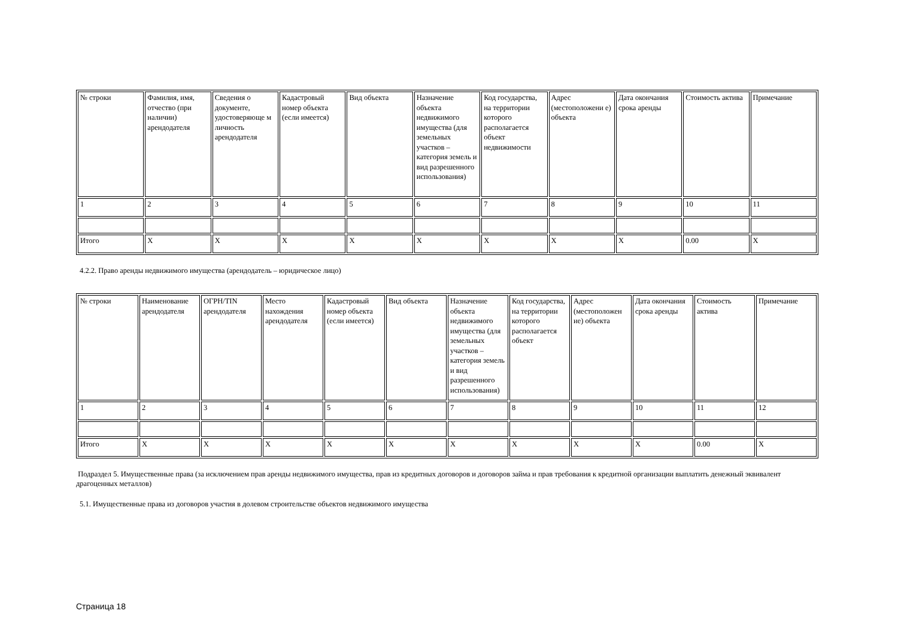| № строки | Фамилия, имя, отчество (при наличии) арендодателя | Сведения о документе, удостоверяюще м личность арендодателя | Кадастровый номер объекта (если имеется) | Вид объекта | Назначение объекта недвижимого имущества (для земельных участков – категория земель и вид разрешенного использования) | Код государства, на территории которого располагается объект недвижимости | Адрес (местоположени е) объекта | Дата окончания срока аренды | Стоимость актива | Примечание |
| 1 | 2 | 3 | 4 | 5 | 6 | 7 | 8 | 9 | 10 | 11 |
| Итого | X | X | X | X | X | X | X | X | 0.00 | X |
4.2.2. Право аренды недвижимого имущества (арендодатель – юридическое лицо)
| № строки | Наименование арендодателя | ОГРН/TIN арендодателя | Место нахождения арендодателя | Кадастровый номер объекта (если имеется) | Вид объекта | Назначение объекта недвижимого имущества (для земельных участков – категория земель и вид разрешенного использования) | Код государства, на территории которого располагается объект | Адрес (местоположен ие) объекта | Дата окончания срока аренды | Стоимость актива | Примечание |
| 1 | 2 | 3 | 4 | 5 | 6 | 7 | 8 | 9 | 10 | 11 | 12 |
| Итого | X | X | X | X | X | X | X | X | X | 0.00 | X |
Подраздел 5. Имущественные права (за исключением прав аренды недвижимого имущества, прав из кредитных договоров и договоров займа и прав требования к кредитной организации выплатить денежный эквивалент драгоценных металлов)
5.1. Имущественные права из договоров участия в долевом строительстве объектов недвижимого имущества
Страница 18